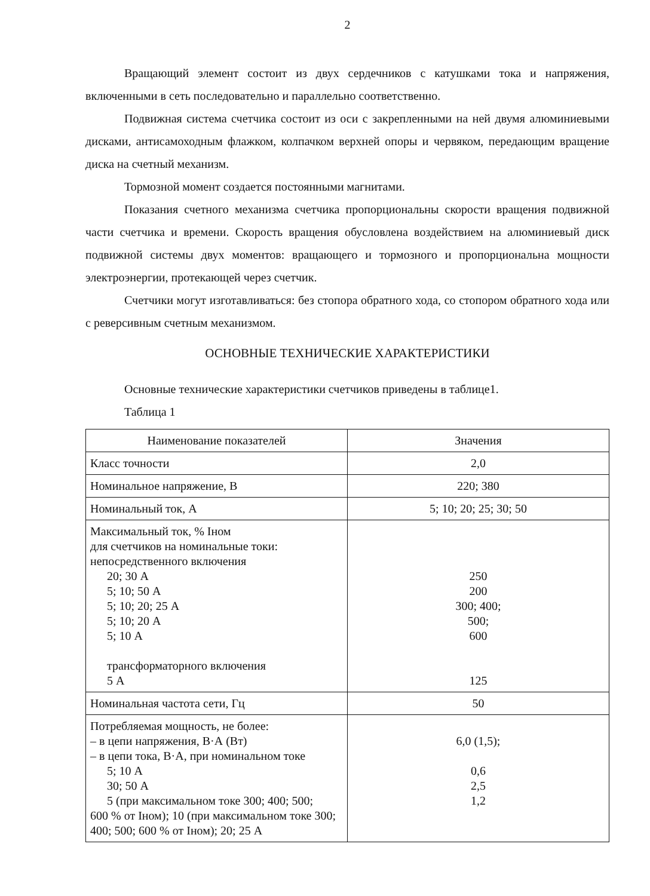2
Вращающий элемент состоит из двух сердечников с катушками тока и напряжения, включенными в сеть последовательно и параллельно соответственно.
Подвижная система счетчика состоит из оси с закрепленными на ней двумя алюминиевыми дисками, антисамоходным флажком, колпачком верхней опоры и червяком, передающим вращение диска на счетный механизм.
Тормозной момент создается постоянными магнитами.
Показания счетного механизма счетчика пропорциональны скорости вращения подвижной части счетчика и времени. Скорость вращения обусловлена воздействием на алюминиевый диск подвижной системы двух моментов: вращающего и тормозного и пропорциональна мощности электроэнергии, протекающей через счетчик.
Счетчики могут изготавливаться: без стопора обратного хода, со стопором обратного хода или с реверсивным счетным механизмом.
ОСНОВНЫЕ ТЕХНИЧЕСКИЕ ХАРАКТЕРИСТИКИ
Основные технические характеристики счетчиков приведены в таблице1.
Таблица 1
| Наименование показателей | Значения |
| --- | --- |
| Класс точности | 2,0 |
| Номинальное напряжение, В | 220; 380 |
| Номинальный ток, А | 5; 10; 20; 25; 30; 50 |
| Максимальный ток, % Iном для счетчиков на номинальные токи: непосредственного включения 20; 30 А 5; 10; 50 А 5; 10; 20; 25 А 5; 10; 20 А 5; 10 А трансформаторного включения 5 А | 250 200 300; 400; 500; 600 125 |
| Номинальная частота сети, Гц | 50 |
| Потребляемая мощность, не более: – в цепи напряжения, В·А (Вт) – в цепи тока, В·А, при номинальном токе 5; 10 А 30; 50 А 5 (при максимальном токе 300; 400; 500; 600 % от Iном); 10 (при максимальном токе 300; 400; 500; 600 % от Iном); 20; 25 А | 6,0 (1,5); 0,6 2,5 1,2 |